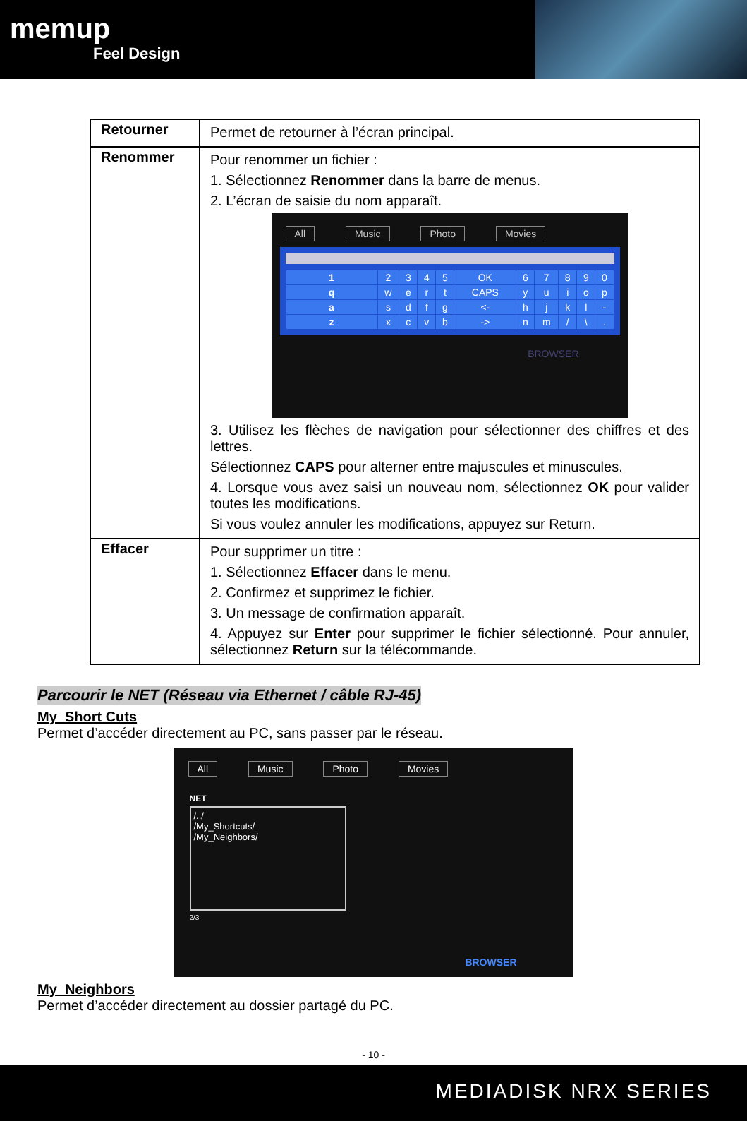memup
Feel Design
| Retourner | Permet de retourner à l’écran principal. |
| Renommer | Pour renommer un fichier : 1. Sélectionnez Renommer dans la barre de menus. 2. L’écran de saisie du nom apparaît. All Music Photo Movies / 1 / 2 / 3 / 4 / 5 / OK / 6 / 7 / 8 / 9 / 0 / / q / w / e / r / t / CAPS / y / u / i / o / p / / a / s / d / f / g / <- / h / j / k / l / - / / z / x / c / v / b / -> / n / m / / / \ / . / BROWSER 3. Utilisez les flèches de navigation pour sélectionner des chiffres et des lettres. Sélectionnez CAPS pour alterner entre majuscules et minuscules. 4. Lorsque vous avez saisi un nouveau nom, sélectionnez OK pour valider toutes les modifications. Si vous voulez annuler les modifications, appuyez sur Return. |
| Effacer | Pour supprimer un titre : 1. Sélectionnez Effacer dans le menu. 2. Confirmez et supprimez le fichier. 3. Un message de confirmation apparaît. 4. Appuyez sur Enter pour supprimer le fichier sélectionné. Pour annuler, sélectionnez Return sur la télécommande. |
Parcourir le NET (Réseau via Ethernet / câble RJ-45)
My_Short Cuts
Permet d’accéder directement au PC, sans passer par le réseau.
All Music Photo Movies
NET
/../
/My_Shortcuts/
/My_Neighbors/
2/3
BROWSER
My_Neighbors
Permet d’accéder directement au dossier partagé du PC.
- 10 -
MEDIADISK NRX SERIES